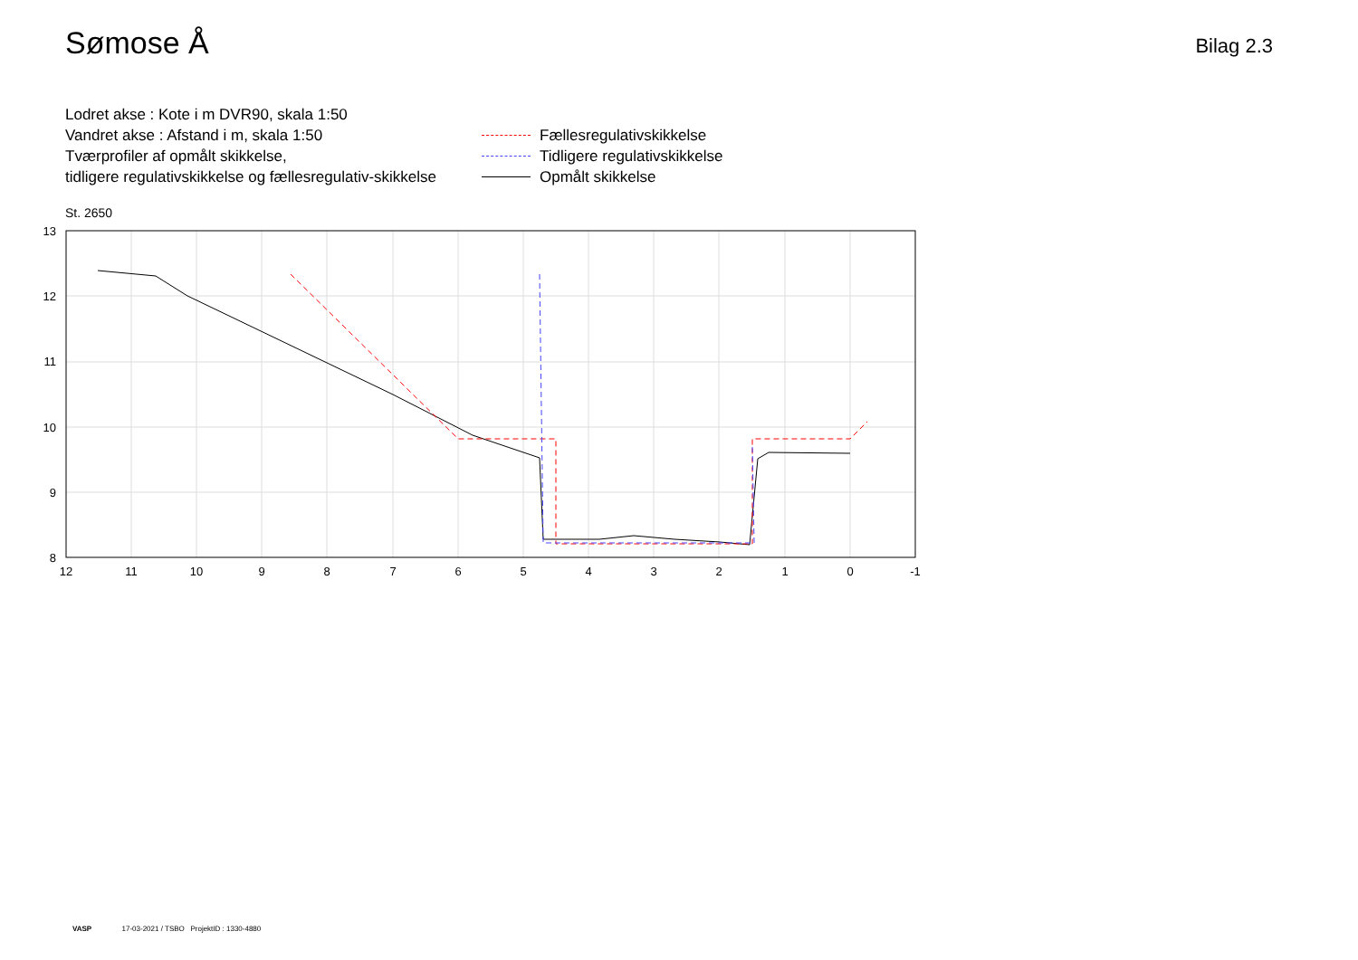Sømose Å
Bilag 2.3
Lodret akse : Kote i m DVR90, skala 1:50
Vandret akse : Afstand i m, skala 1:50
Tværprofiler af opmålt skikkelse,
tidligere regulativskikkelse og fællesregulativ-skikkelse
Fællesregulativskikkelse
Tidligere regulativskikkelse
Opmålt skikkelse
St. 2650
13
12
11
10
9
8
12
11
10
9
8
7
6
5
4
3
2
1
0
-1
VASP 17-03-2021 / TSBO ProjektID : 1330-4880